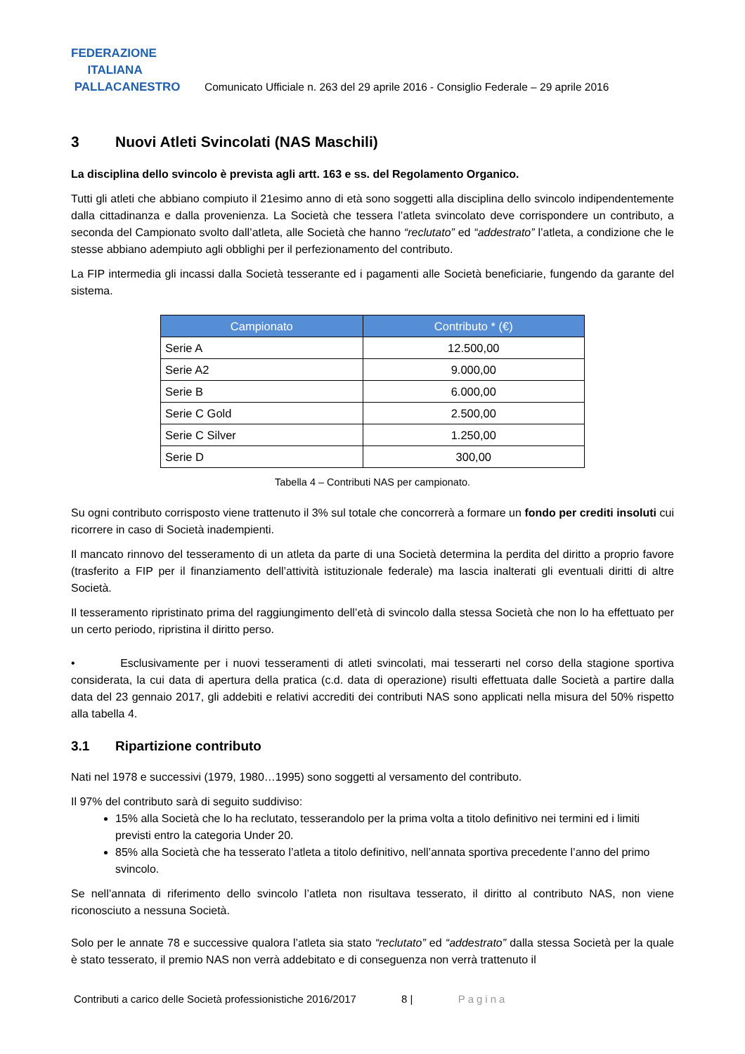FEDERAZIONE
ITALIANA
PALLACANESTRO
Comunicato Ufficiale n. 263 del 29 aprile 2016 - Consiglio Federale – 29 aprile 2016
3 Nuovi Atleti Svincolati (NAS Maschili)
La disciplina dello svincolo è prevista agli artt. 163 e ss. del Regolamento Organico.
Tutti gli atleti che abbiano compiuto il 21esimo anno di età sono soggetti alla disciplina dello svincolo indipendentemente dalla cittadinanza e dalla provenienza. La Società che tessera l’atleta svincolato deve corrispondere un contributo, a seconda del Campionato svolto dall’atleta, alle Società che hanno “reclutato” ed “addestrato” l’atleta, a condizione che le stesse abbiano adempiuto agli obblighi per il perfezionamento del contributo.
La FIP intermedia gli incassi dalla Società tesserante ed i pagamenti alle Società beneficiarie, fungendo da garante del sistema.
| Campionato | Contributo * (€) |
| --- | --- |
| Serie A | 12.500,00 |
| Serie A2 | 9.000,00 |
| Serie B | 6.000,00 |
| Serie C Gold | 2.500,00 |
| Serie C Silver | 1.250,00 |
| Serie D | 300,00 |
Tabella 4 – Contributi NAS per campionato.
Su ogni contributo corrisposto viene trattenuto il 3% sul totale che concorrerà a formare un fondo per crediti insoluti cui ricorrere in caso di Società inadempienti.
Il mancato rinnovo del tesseramento di un atleta da parte di una Società determina la perdita del diritto a proprio favore (trasferito a FIP per il finanziamento dell’attività istituzionale federale) ma lascia inalterati gli eventuali diritti di altre Società.
Il tesseramento ripristinato prima del raggiungimento dell’età di svincolo dalla stessa Società che non lo ha effettuato per un certo periodo, ripristina il diritto perso.
• Esclusivamente per i nuovi tesseramenti di atleti svincolati, mai tesserarti nel corso della stagione sportiva considerata, la cui data di apertura della pratica (c.d. data di operazione) risulti effettuata dalle Società a partire dalla data del 23 gennaio 2017, gli addebiti e relativi accrediti dei contributi NAS sono applicati nella misura del 50% rispetto alla tabella 4.
3.1 Ripartizione contributo
Nati nel 1978 e successivi (1979, 1980…1995) sono soggetti al versamento del contributo.
Il 97% del contributo sarà di seguito suddiviso:
15% alla Società che lo ha reclutato, tesserandolo per la prima volta a titolo definitivo nei termini ed i limiti previsti entro la categoria Under 20.
85% alla Società che ha tesserato l’atleta a titolo definitivo, nell’annata sportiva precedente l’anno del primo svincolo.
Se nell’annata di riferimento dello svincolo l’atleta non risultava tesserato, il diritto al contributo NAS, non viene riconosciuto a nessuna Società.
Solo per le annate 78 e successive qualora l’atleta sia stato “reclutato” ed “addestrato” dalla stessa Società per la quale è stato tesserato, il premio NAS non verrà addebitato e di conseguenza non verrà trattenuto il
Contributi a carico delle Società professionistiche 2016/2017 8 | Pagina